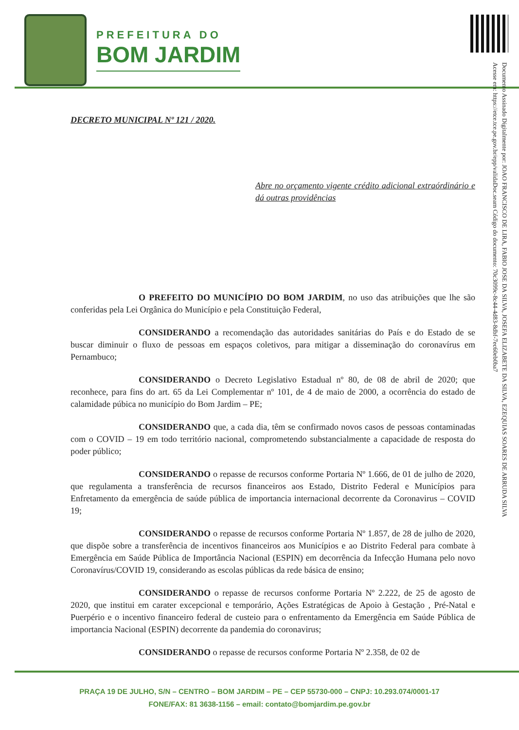PREFEITURA DO
BOM JARDIM
Documento Assinado Digitalmente por: JOAO FRANCISCO DE LIRA, FABIO JOSE DA SILVA, JOSEFA ELIZABETE DA SILVA, EZEQUIAS SOARES DE ARRUDA SILVA
Acesse em: https://etce.tce.pe.gov.br/epp/validaDoc.seam Código do documento: 70c3099c-8c44-4d83-8dbf-7ec60eb0ba7
DECRETO MUNICIPAL Nº 121 / 2020.
Abre no orçamento vigente crédito adicional extraórdinário e dá outras providências
O PREFEITO DO MUNICÍPIO DO BOM JARDIM, no uso das atribuições que lhe são conferidas pela Lei Orgânica do Município e pela Constituição Federal,
CONSIDERANDO a recomendação das autoridades sanitárias do País e do Estado de se buscar diminuir o fluxo de pessoas em espaços coletivos, para mitigar a disseminação do coronavírus em Pernambuco;
CONSIDERANDO o Decreto Legislativo Estadual nº 80, de 08 de abril de 2020; que reconhece, para fins do art. 65 da Lei Complementar nº 101, de 4 de maio de 2000, a ocorrência do estado de calamidade púbica no município do Bom Jardim – PE;
CONSIDERANDO que, a cada dia, têm se confirmado novos casos de pessoas contaminadas com o COVID – 19 em todo território nacional, comprometendo substancialmente a capacidade de resposta do poder público;
CONSIDERANDO o repasse de recursos conforme Portaria Nº 1.666, de 01 de julho de 2020, que regulamenta a transferência de recursos financeiros aos Estado, Distrito Federal e Municípios para Enfretamento da emergência de saúde pública de importancia internacional decorrente da Coronavirus – COVID 19;
CONSIDERANDO o repasse de recursos conforme Portaria Nº 1.857, de 28 de julho de 2020, que dispõe sobre a transferência de incentivos financeiros aos Municípios e ao Distrito Federal para combate à Emergência em Saúde Pública de Importância Nacional (ESPIN) em decorrência da Infecção Humana pelo novo Coronavírus/COVID 19, considerando as escolas públicas da rede básica de ensino;
CONSIDERANDO o repasse de recursos conforme Portaria Nº 2.222, de 25 de agosto de 2020, que institui em carater excepcional e temporário, Ações Estratégicas de Apoio à Gestação , Pré-Natal e Puerpério e o incentivo financeiro federal de custeio para o enfrentamento da Emergência em Saúde Pública de importancia Nacional (ESPIN) decorrente da pandemia do coronavirus;
CONSIDERANDO o repasse de recursos conforme Portaria Nº 2.358, de 02 de
PRAÇA 19 DE JULHO, S/N – CENTRO – BOM JARDIM – PE – CEP 55730-000 – CNPJ: 10.293.074/0001-17
FONE/FAX: 81 3638-1156 – email: contato@bomjardim.pe.gov.br